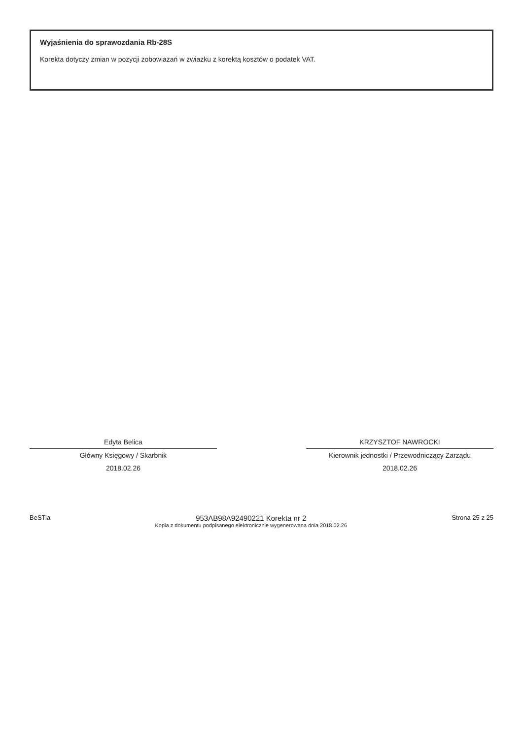Wyjaśnienia do sprawozdania Rb-28S
Korekta dotyczy zmian w pozycji zobowiazań w zwiazku z korektą kosztów o podatek VAT.
Edyta Belica
Główny Księgowy / Skarbnik
2018.02.26
KRZYSZTOF NAWROCKI
Kierownik jednostki / Przewodniczący Zarządu
2018.02.26
BeSTia
953AB98A92490221 Korekta nr 2
Kopia z dokumentu podpisanego elektronicznie wygenerowana dnia 2018.02.26
Strona 25 z 25